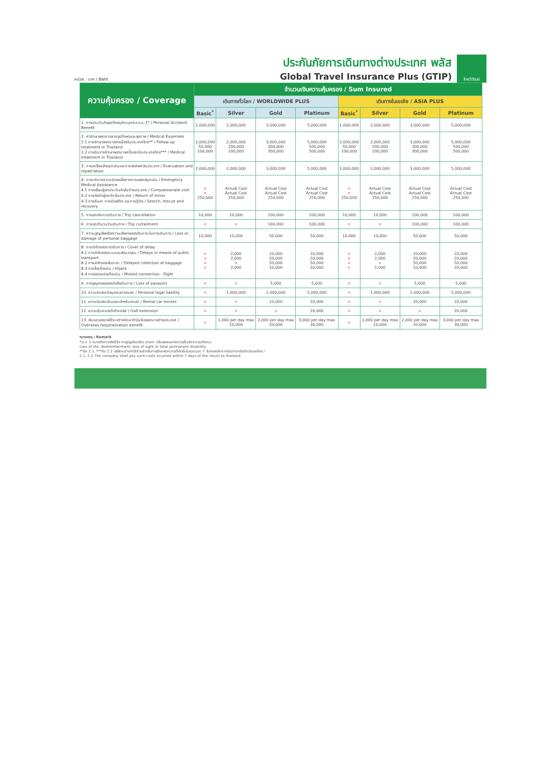หน่วย : บาท / Baht
ประกันภัยการเดินทางต่างประเทศ พลัส
Global Travel Insurance Plus (GTIP)
ไทยวิวัฒน์
| ความคุ้มครอง / Coverage | จำนวนเงินความคุ้มครอง / Sum Insured | | | | | | | |
| --- | --- | --- | --- | --- | --- | --- | --- | --- |
| | เดินทางทั่วโลก / WORLDWIDE PLUS | | | | เดินทางในเอเชีย / ASIA PLUS | | | |
| | Basic<sup>*</sup> | Silver | Gold | Platinum | Basic<sup>*</sup> | Silver | Gold | Platinum |
| 1. การประกันภัยอุบัติเหตุส่วนบุคคล อ.บ.1* / Personal Accident Benefit | 2,000,000 | 2,000,000 | 3,000,000 | 5,000,000 | 1,000,000 | 2,000,000 | 3,000,000 | 5,000,000 |
| 2. ค่ารักษาพยาบาลจากอุบัติเหตุและสุขภาพ / Medical Expenses 2.1 การรักษาพยาบาลต่อเนื่องในประเทศไทย** / Follow-up treatment in Thailand 2.2 การรับการรักษาพยาบาลครั้งแรกในประเทศไทย*** / Medical treatment in Thailand | 2,000,000 50,000 100,000 | 2,000,000 200,000 200,000 | 3,000,000 300,000 300,000 | 5,000,000 500,000 500,000 | 2,000,000 50,000 100,000 | 2,000,000 200,000 200,000 | 3,000,000 300,000 300,000 | 5,000,000 500,000 500,000 |
| 3. การเคลื่อนย้ายฉุกเฉินและการส่งศพกลับประเทศ / Evacuation and repatriation | 2,000,000 | 2,000,000 | 3,000,000 | 5,000,000 | 2,000,000 | 2,000,000 | 3,000,000 | 5,000,000 |
| 4. การบริการความช่วยเหลือทางการแพทย์ฉุกเฉิน / Emergency Medical Assistance 4.1 การเยี่ยมผู้เอาประกันภัยในต่างประเทศ / Compassionate visit 4.2 การส่งตัวผู้เยาว์กลับประเทศ / Return of minor 4.3 การค้นหา การช่วยชีวิต และการกู้ภัย / Search, rescue and recovery | × × 250,000 | Actual Cost Actual Cost 250,000 | Actual Cost Actual Cost 250,000 | Actual Cost Actual Cost 250,000 | × × 250,000 | Actual Cost Actual Cost 250,000 | Actual Cost Actual Cost 250,000 | Actual Cost Actual Cost 250,000 |
| 5. การยกเลิกการเดินทาง / Trip cancellation | 10,000 | 10,000 | 100,000 | 100,000 | 10,000 | 10,000 | 100,000 | 100,000 |
| 6. การลดจำนวนวันเดินทาง / Trip curtailment | × | × | 100,000 | 100,000 | × | × | 100,000 | 100,000 |
| 7. ความสูญเสียหรือความเสียหายของสัมภาระในการเดินทาง / Loss or damage of personal baggage | 10,000 | 10,000 | 50,000 | 50,000 | 10,000 | 10,000 | 50,000 | 50,000 |
| 8. การล่าช้าของการเดินทาง / Cover of delay 8.1 การล่าช้าของระบบขนส่งมวลชน / Delays in means of public transport 8.2 การล่าช้าของสัมภาระ / Delayed collection of baggage 8.3 การจี้เครื่องบิน / Hijack 8.4 การพลาดต่อเที่ยวบิน / Missed connection - flight | × × × × | 2,000 2,000 × 2,000 | 10,000 20,000 50,000 10,000 | 20,000 20,000 50,000 20,000 | × × × × | 2,000 2,000 × 2,000 | 10,000 20,000 50,000 10,000 | 20,000 20,000 50,000 20,000 |
| 9. การสูญหายของหนังสือเดินทาง / Loss of passport | × | × | 5,000 | 5,000 | × | × | 5,000 | 5,000 |
| 10. ความรับผิดต่อบุคคลภายนอก / Personal legal liability | × | 1,000,000 | 2,000,000 | 5,000,000 | × | 1,000,000 | 2,000,000 | 5,000,000 |
| 11. ความรับผิดส่วนแรกสำหรับรถเช่า / Rental car excess | × | × | 10,000 | 20,000 | × | × | 10,000 | 20,000 |
| 12. ความคุ้มครองกีฬากอล์ฟ / Golf extension | × | × | × | 20,000 | × | × | × | 20,000 |
| 13. เงินชดเชยรายได้ระหว่างรักษาตัวในโรงพยาบาลต่างประเทศ / Overseas hospitalization benefit | × | 1,000 per day max 10,000 | 2,000 per day max 20,000 | 3,000 per day max 30,000 | × | 1,000 per day max 10,000 | 2,000 per day max 20,000 | 3,000 per day max 30,000 |
หมายเหตุ / Remark
*อ.บ. 1 หมายถึงการเสียชีวิต การสูญเสียอวัยวะ สายตา หรือทุพพลภาพถาวรสิ้นเชิงจากอุบัติเหตุ /
Loss of life, dismemberment, loss of sight or total permanent disability.
**ข้อ 2.1, ***ข้อ 2.2 บริษัทจะจ่ายค่าใช้จ่ายสำหรับการรักษาพยาบาลที่เกิดขึ้นในระยะเวลา 7 วันภายหลังจากเดินทางกลับถึงประเทศไทย /
2.1, 2.2 The company shall pay such costs incurred within 7 days of the return to thailand.